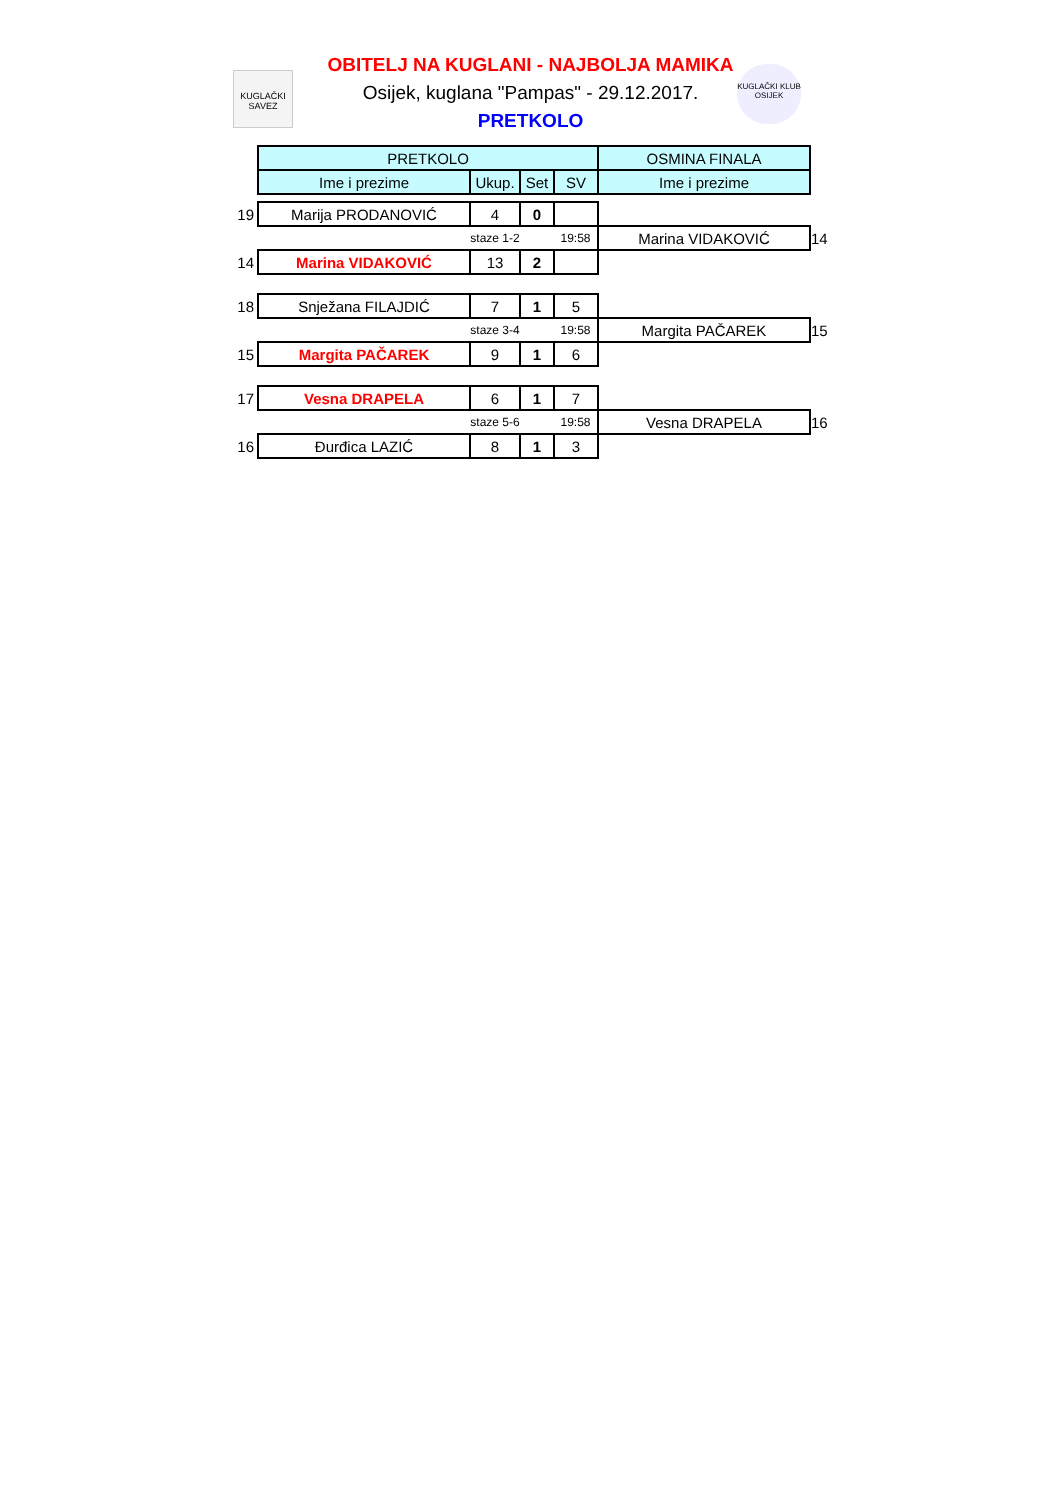KUGLAČKI
SAVEZ
KUGLAČKI KLUB
OSIJEK
OBITELJ NA KUGLANI - NAJBOLJA MAMIKA
Osijek, kuglana "Pampas" - 29.12.2017.
PRETKOLO
| | PRETKOLO | | | | OSMINA FINALA | |
| | Ime i prezime | Ukup. | Set | SV | Ime i prezime | |
| 19 | Marija PRODANOVIĆ | 4 | 0 | | | |
| | | staze 1-2 | | 19:58 | Marina VIDAKOVIĆ | 14 |
| 14 | Marina VIDAKOVIĆ | 13 | 2 | | | |
| 18 | Snježana FILAJDIĆ | 7 | 1 | 5 | | |
| | | staze 3-4 | | 19:58 | Margita PAČAREK | 15 |
| 15 | Margita PAČAREK | 9 | 1 | 6 | | |
| 17 | Vesna DRAPELA | 6 | 1 | 7 | | |
| | | staze 5-6 | | 19:58 | Vesna DRAPELA | 16 |
| 16 | Đurđica LAZIĆ | 8 | 1 | 3 | | |